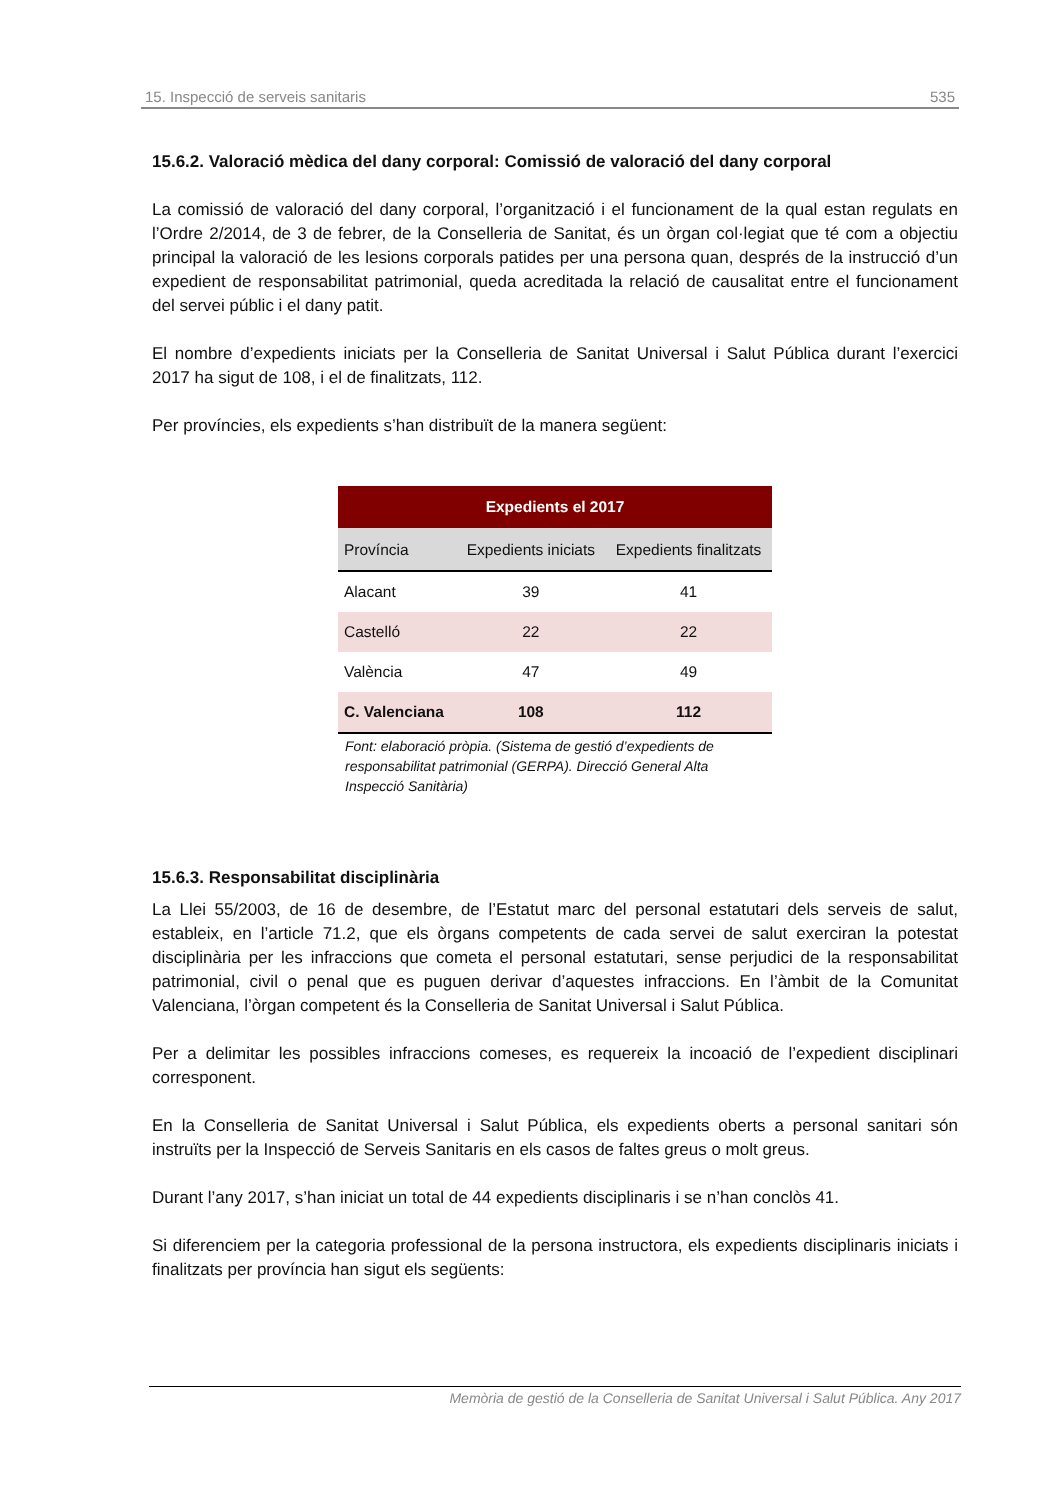15. Inspecció de serveis sanitaris 535
15.6.2. Valoració mèdica del dany corporal: Comissió de valoració del dany corporal
La comissió de valoració del dany corporal, l’organització i el funcionament de la qual estan regulats en l’Ordre 2/2014, de 3 de febrer, de la Conselleria de Sanitat, és un òrgan col·legiat que té com a objectiu principal la valoració de les lesions corporals patides per una persona quan, després de la instrucció d’un expedient de responsabilitat patrimonial, queda acreditada la relació de causalitat entre el funcionament del servei públic i el dany patit.
El nombre d’expedients iniciats per la Conselleria de Sanitat Universal i Salut Pública durant l’exercici 2017 ha sigut de 108, i el de finalitzats, 112.
Per províncies, els expedients s’han distribuït de la manera següent:
| Expedients el 2017 | | |
| --- | --- | --- |
| Província | Expedients iniciats | Expedients finalitzats |
| Alacant | 39 | 41 |
| Castelló | 22 | 22 |
| València | 47 | 49 |
| C. Valenciana | 108 | 112 |
Font: elaboració pròpia. (Sistema de gestió d’expedients de responsabilitat patrimonial (GERPA). Direcció General Alta Inspecció Sanitària)
15.6.3. Responsabilitat disciplinària
La Llei 55/2003, de 16 de desembre, de l’Estatut marc del personal estatutari dels serveis de salut, estableix, en l’article 71.2, que els òrgans competents de cada servei de salut exerciran la potestat disciplinària per les infraccions que cometa el personal estatutari, sense perjudici de la responsabilitat patrimonial, civil o penal que es puguen derivar d’aquestes infraccions. En l’àmbit de la Comunitat Valenciana, l’òrgan competent és la Conselleria de Sanitat Universal i Salut Pública.
Per a delimitar les possibles infraccions comeses, es requereix la incoació de l’expedient disciplinari corresponent.
En la Conselleria de Sanitat Universal i Salut Pública, els expedients oberts a personal sanitari són instruïts per la Inspecció de Serveis Sanitaris en els casos de faltes greus o molt greus.
Durant l’any 2017, s’han iniciat un total de 44 expedients disciplinaris i se n’han conclòs 41.
Si diferenciem per la categoria professional de la persona instructora, els expedients disciplinaris iniciats i finalitzats per província han sigut els següents:
Memòria de gestió de la Conselleria de Sanitat Universal i Salut Pública. Any 2017